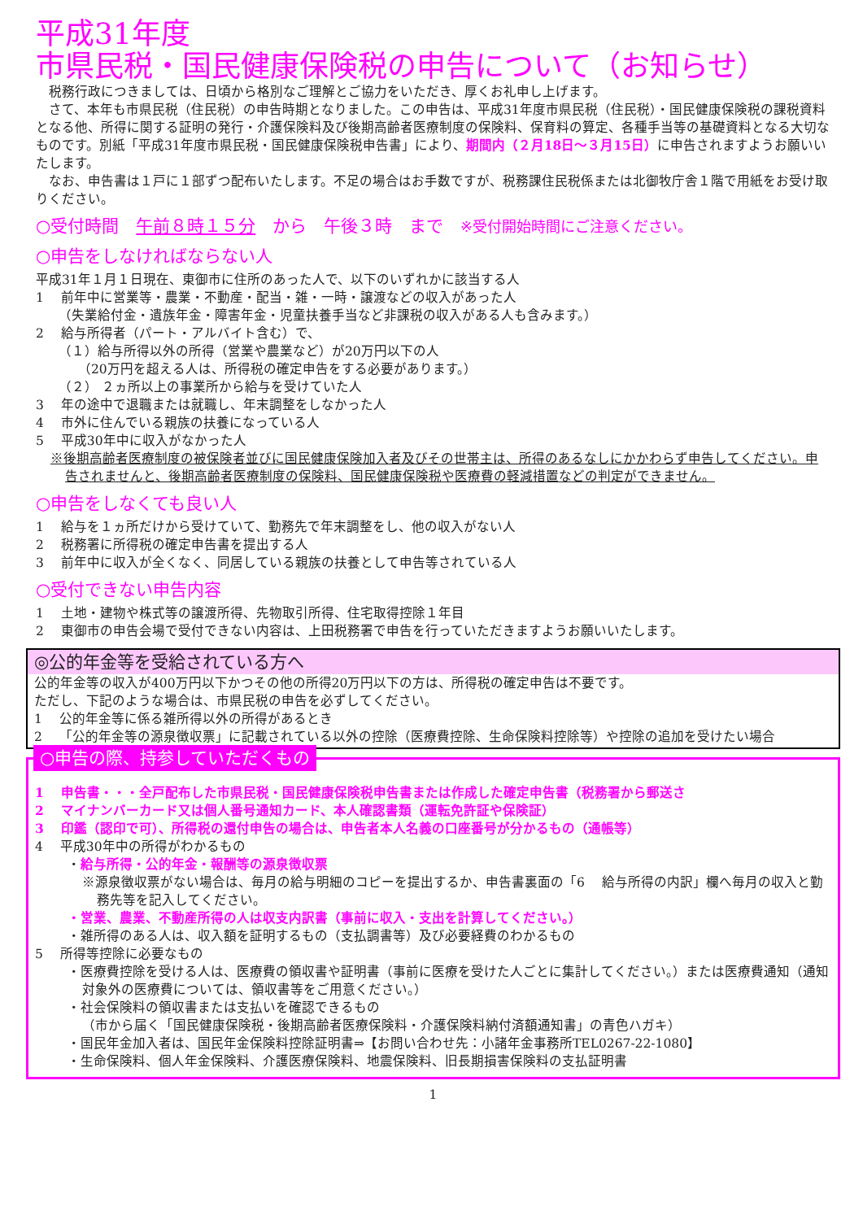平成31年度
市県民税・国民健康保険税の申告について（お知らせ）
　税務行政につきましては、日頃から格別なご理解とご協力をいただき、厚くお礼申し上げます。
　さて、本年も市県民税（住民税）の申告時期となりました。この申告は、平成31年度市県民税（住民税）・国民健康保険税の課税資料となる他、所得に関する証明の発行・介護保険料及び後期高齢者医療制度の保険料、保育料の算定、各種手当等の基礎資料となる大切なものです。別紙「平成31年度市県民税・国民健康保険税申告書」により、期間内（２月18日～３月15日）に申告されますようお願いいたします。
　なお、申告書は１戸に１部ずつ配布いたします。不足の場合はお手数ですが、税務課住民税係または北御牧庁舎１階で用紙をお受け取りください。
○受付時間　午前８時１５分　から　午後３時　まで　※受付開始時間にご注意ください。
○申告をしなければならない人
平成31年１月１日現在、東御市に住所のあった人で、以下のいずれかに該当する人
1　 前年中に営業等・農業・不動産・配当・雑・一時・譲渡などの収入があった人
（失業給付金・遺族年金・障害年金・児童扶養手当など非課税の収入がある人も含みます。）
2　 給与所得者（パート・アルバイト含む）で、
（１）給与所得以外の所得（営業や農業など）が20万円以下の人
（20万円を超える人は、所得税の確定申告をする必要があります。）
（２） ２ヵ所以上の事業所から給与を受けていた人
3　 年の途中で退職または就職し、年末調整をしなかった人
4　 市外に住んでいる親族の扶養になっている人
5　 平成30年中に収入がなかった人
※後期高齢者医療制度の被保険者並びに国民健康保険加入者及びその世帯主は、所得のあるなしにかかわらず申告してください。申告されませんと、後期高齢者医療制度の保険料、国民健康保険税や医療費の軽減措置などの判定ができません。
○申告をしなくても良い人
1　 給与を１ヵ所だけから受けていて、勤務先で年末調整をし、他の収入がない人
2　 税務署に所得税の確定申告書を提出する人
3　 前年中に収入が全くなく、同居している親族の扶養として申告等されている人
○受付できない申告内容
1　 土地・建物や株式等の譲渡所得、先物取引所得、住宅取得控除１年目
2　 東御市の申告会場で受付できない内容は、上田税務署で申告を行っていただきますようお願いいたします。
◎公的年金等を受給されている方へ
公的年金等の収入が400万円以下かつその他の所得20万円以下の方は、所得税の確定申告は不要です。
ただし、下記のような場合は、市県民税の申告を必ずしてください。
1　 公的年金等に係る雑所得以外の所得があるとき
2　 「公的年金等の源泉徴収票」に記載されている以外の控除（医療費控除、生命保険料控除等）や控除の追加を受けたい場合
○申告の際、持参していただくもの
1　 申告書・・・全戸配布した市県民税・国民健康保険税申告書または作成した確定申告書（税務署から郵送さ
2　 マイナンバーカード又は個人番号通知カード、本人確認書類（運転免許証や保険証）
3　 印鑑（認印で可）、所得税の還付申告の場合は、申告者本人名義の口座番号が分かるもの（通帳等）
4　 平成30年中の所得がわかるもの
・給与所得・公的年金・報酬等の源泉徴収票
※源泉徴収票がない場合は、毎月の給与明細のコピーを提出するか、申告書裏面の「6　 給与所得の内訳」欄へ毎月の収入と勤務先等を記入してください。
・営業、農業、不動産所得の人は収支内訳書（事前に収入・支出を計算してください。）
・雑所得のある人は、収入額を証明するもの（支払調書等）及び必要経費のわかるもの
5　 所得等控除に必要なもの
・医療費控除を受ける人は、医療費の領収書や証明書（事前に医療を受けた人ごとに集計してください。）または医療費通知（通知対象外の医療費については、領収書等をご用意ください。）
・社会保険料の領収書または支払いを確認できるもの
（市から届く「国民健康保険税・後期高齢者医療保険料・介護保険料納付済額通知書」の青色ハガキ）
・国民年金加入者は、国民年金保険料控除証明書⇒【お問い合わせ先：小諸年金事務所TEL0267-22-1080】
・生命保険料、個人年金保険料、介護医療保険料、地震保険料、旧長期損害保険料の支払証明書
1